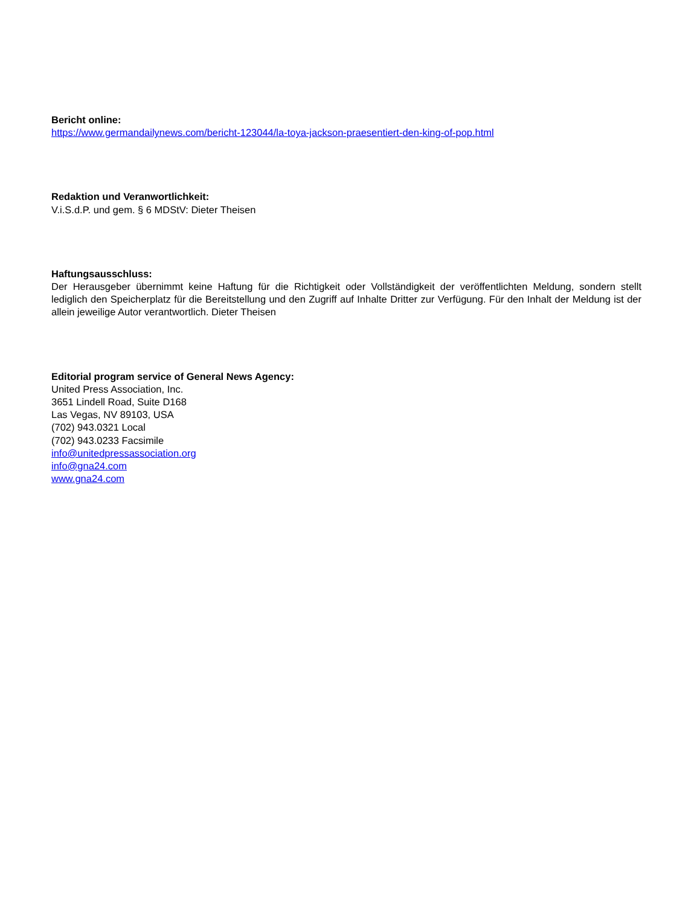Bericht online:
https://www.germandailynews.com/bericht-123044/la-toya-jackson-praesentiert-den-king-of-pop.html
Redaktion und Veranwortlichkeit:
V.i.S.d.P. und gem. § 6 MDStV: Dieter Theisen
Haftungsausschluss:
Der Herausgeber übernimmt keine Haftung für die Richtigkeit oder Vollständigkeit der veröffentlichten Meldung, sondern stellt lediglich den Speicherplatz für die Bereitstellung und den Zugriff auf Inhalte Dritter zur Verfügung. Für den Inhalt der Meldung ist der allein jeweilige Autor verantwortlich. Dieter Theisen
Editorial program service of General News Agency:
United Press Association, Inc.
3651 Lindell Road, Suite D168
Las Vegas, NV 89103, USA
(702) 943.0321 Local
(702) 943.0233 Facsimile
info@unitedpressassociation.org
info@gna24.com
www.gna24.com